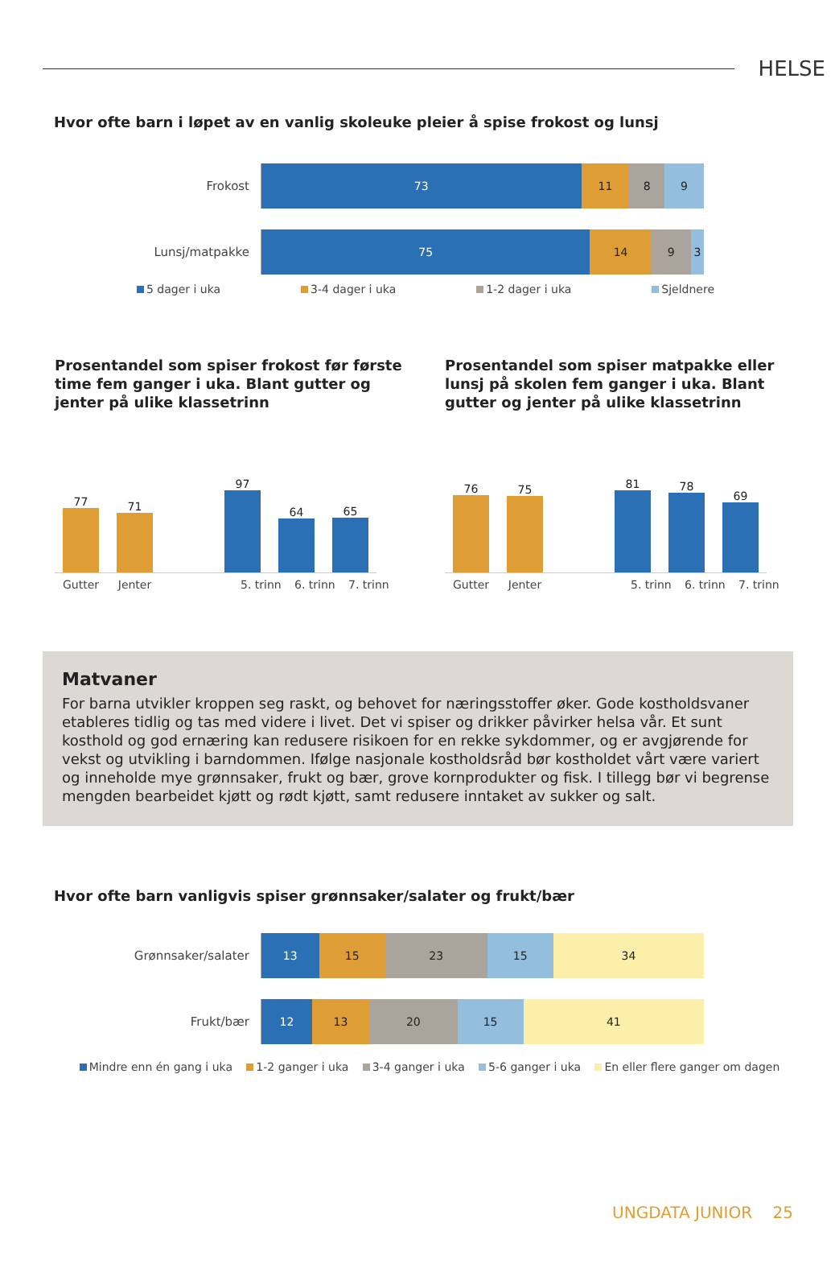HELSE
Hvor ofte barn i løpet av en vanlig skoleuke pleier å spise frokost og lunsj
Frokost
73 11 8 9
Lunsj/matpakke
75 14 9 3
5 dager i uka 3-4 dager i uka 1-2 dager i uka Sjeldnere
Prosentandel som spiser frokost før første time fem ganger i uka. Blant gutter og jenter på ulike klassetrinn
77
71
97
64
65
Gutter Jenter 5. trinn 6. trinn 7. trinn
Prosentandel som spiser matpakke eller lunsj på skolen fem ganger i uka. Blant gutter og jenter på ulike klassetrinn
76
75
81
78
69
Gutter Jenter 5. trinn 6. trinn 7. trinn
Matvaner
For barna utvikler kroppen seg raskt, og behovet for næringsstoffer øker. Gode kostholdsvaner etableres tidlig og tas med videre i livet. Det vi spiser og drikker påvirker helsa vår. Et sunt kosthold og god ernæring kan redusere risikoen for en rekke sykdommer, og er avgjørende for vekst og utvikling i barndommen. Ifølge nasjonale kostholdsråd bør kostholdet vårt være variert og inneholde mye grønnsaker, frukt og bær, grove kornprodukter og fisk. I tillegg bør vi begrense mengden bearbeidet kjøtt og rødt kjøtt, samt redusere inntaket av sukker og salt.
Hvor ofte barn vanligvis spiser grønnsaker/salater og frukt/bær
Grønnsaker/salater
13 15 23 15 34
Frukt/bær
12 13 20 15 41
Mindre enn én gang i uka 1-2 ganger i uka 3-4 ganger i uka 5-6 ganger i uka En eller flere ganger om dagen
UNGDATA JUNIOR 25